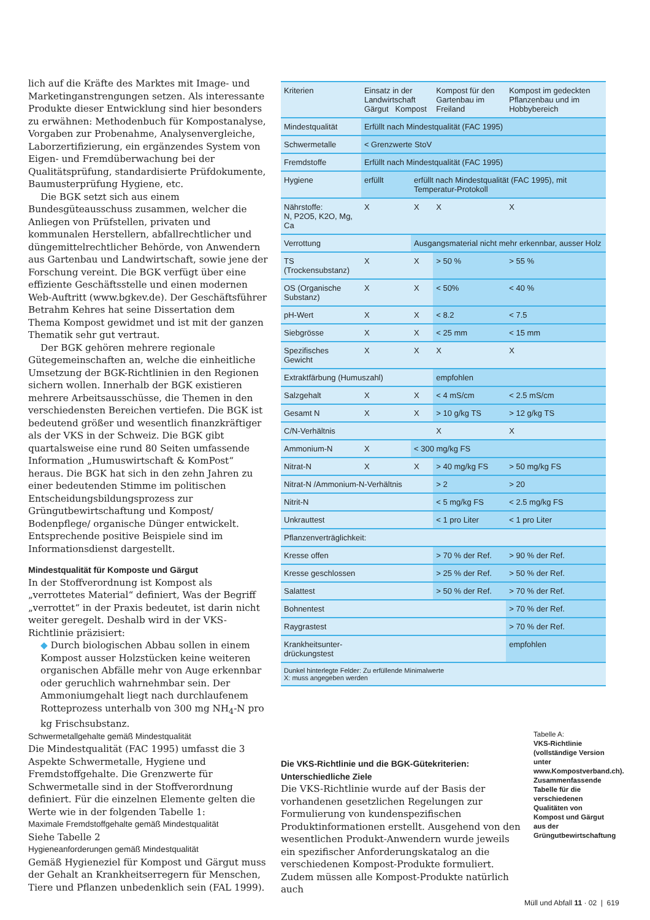lich auf die Kräfte des Marktes mit Image- und Marketinganstrengungen setzen. Als interessante Produkte dieser Entwicklung sind hier besonders zu erwähnen: Methodenbuch für Kompostanalyse, Vorgaben zur Probenahme, Analysenvergleiche, Laborzertifizierung, ein ergänzendes System von Eigen- und Fremdüberwachung bei der Qualitätsprüfung, standardisierte Prüfdokumente, Baumusterprüfung Hygiene, etc.
Die BGK setzt sich aus einem Bundesgüteausschuss zusammen, welcher die Anliegen von Prüfstellen, privaten und kommunalen Herstellern, abfallrechtlicher und düngemittelrechtlicher Behörde, von Anwendern aus Gartenbau und Landwirtschaft, sowie jene der Forschung vereint. Die BGK verfügt über eine effiziente Geschäftsstelle und einen modernen Web-Auftritt (www.bgkev.de). Der Geschäftsführer Betrahm Kehres hat seine Dissertation dem Thema Kompost gewidmet und ist mit der ganzen Thematik sehr gut vertraut.
Der BGK gehören mehrere regionale Gütegemeinschaften an, welche die einheitliche Umsetzung der BGK-Richtlinien in den Regionen sichern wollen. Innerhalb der BGK existieren mehrere Arbeitsausschüsse, die Themen in den verschiedensten Bereichen vertiefen. Die BGK ist bedeutend größer und wesentlich finanzkräftiger als der VKS in der Schweiz. Die BGK gibt quartalsweise eine rund 80 Seiten umfassende Information „Humuswirtschaft & KomPost“ heraus. Die BGK hat sich in den zehn Jahren zu einer bedeutenden Stimme im politischen Entscheidungsbildungsprozess zur Grüngutbewirtschaftung und Kompost/ Bodenpflege/ organische Dünger entwickelt. Entsprechende positive Beispiele sind im Informationsdienst dargestellt.
Mindestqualität für Komposte und Gärgut
In der Stoffverordnung ist Kompost als „verrottetes Material“ definiert, Was der Begriff „verrottet“ in der Praxis bedeutet, ist darin nicht weiter geregelt. Deshalb wird in der VKS-Richtlinie präzisiert:
◆ Durch biologischen Abbau sollen in einem Kompost ausser Holzstücken keine weiteren organischen Abfälle mehr von Auge erkennbar oder geruchlich wahrnehmbar sein. Der Ammoniumgehalt liegt nach durchlaufenem Rotteprozess unterhalb von 300 mg NH<sub>4</sub>-N pro kg Frischsubstanz.
Schwermetallgehalte gemäß Mindestqualität
Die Mindestqualität (FAC 1995) umfasst die 3 Aspekte Schwermetalle, Hygiene und Fremdstoffgehalte. Die Grenzwerte für Schwermetalle sind in der Stoffverordnung definiert. Für die einzelnen Elemente gelten die Werte wie in der folgenden Tabelle 1:
Maximale Fremdstoffgehalte gemäß Mindestqualität
Siehe Tabelle 2
Hygieneanforderungen gemäß Mindestqualität
Gemäß Hygieneziel für Kompost und Gärgut muss der Gehalt an Krankheitserregern für Menschen, Tiere und Pflanzen unbedenklich sein (FAL 1999).
| Kriterien | Einsatz in der Landwirtschaft Gärgut Kompost | | Kompost für den Gartenbau im Freiland | Kompost im gedeckten Pflanzenbau und im Hobbybereich |
| Mindestqualität | Erfüllt nach Mindestqualität (FAC 1995) | | | |
| Schwermetalle | < Grenzwerte StoV | | | |
| Fremdstoffe | Erfüllt nach Mindestqualität (FAC 1995) | | | |
| Hygiene | erfüllt | erfüllt nach Mindestqualität (FAC 1995), mit Temperatur-Protokoll | | |
| Nährstoffe: N, P2O5, K2O, Mg, Ca | X | X | X | X |
| Verrottung | | Ausgangsmaterial nicht mehr erkennbar, ausser Holz | | |
| TS (Trockensubstanz) | X | X | > 50 % | > 55 % |
| OS (Organische Substanz) | X | X | < 50% | < 40 % |
| pH-Wert | X | X | < 8.2 | < 7.5 |
| Siebgrösse | X | X | < 25 mm | < 15 mm |
| Spezifisches Gewicht | X | X | X | X |
| Extraktfärbung (Humuszahl) | | | empfohlen | |
| Salzgehalt | X | X | < 4 mS/cm | < 2.5 mS/cm |
| Gesamt N | X | X | > 10 g/kg TS | > 12 g/kg TS |
| C/N-Verhältnis | | | X | X |
| Ammonium-N | X | < 300 mg/kg FS | | |
| Nitrat-N | X | X | > 40 mg/kg FS | > 50 mg/kg FS |
| Nitrat-N /Ammonium-N-Verhältnis | | | > 2 | > 20 |
| Nitrit-N | | | < 5 mg/kg FS | < 2.5 mg/kg FS |
| Unkrauttest | | | < 1 pro Liter | < 1 pro Liter |
| Pflanzenverträglichkeit: | | | | |
| Kresse offen | | | > 70 % der Ref. | > 90 % der Ref. |
| Kresse geschlossen | | | > 25 % der Ref. | > 50 % der Ref. |
| Salattest | | | > 50 % der Ref. | > 70 % der Ref. |
| Bohnentest | | | | > 70 % der Ref. |
| Raygrastest | | | | > 70 % der Ref. |
| Krankheitsunter- drückungstest | | | | empfohlen |
| Dunkel hinterlegte Felder: Zu erfüllende Minimalwerte X: muss angegeben werden | | | | |
Tabelle A:
VKS-Richtlinie (vollständige Version unter www.Kompostverband.ch). Zusammenfassende Tabelle für die verschiedenen Qualitäten von Kompost und Gärgut aus der Grüngutbewirtschaftung
Die VKS-Richtlinie und die BGK-Gütekriterien: Unterschiedliche Ziele
Die VKS-Richtlinie wurde auf der Basis der vorhandenen gesetzlichen Regelungen zur Formulierung von kundenspezifischen Produktinformationen erstellt. Ausgehend von den wesentlichen Produkt-Anwendern wurde jeweils ein spezifischer Anforderungskatalog an die verschiedenen Kompost-Produkte formuliert. Zudem müssen alle Kompost-Produkte natürlich auch
Müll und Abfall 11 · 02 | 619